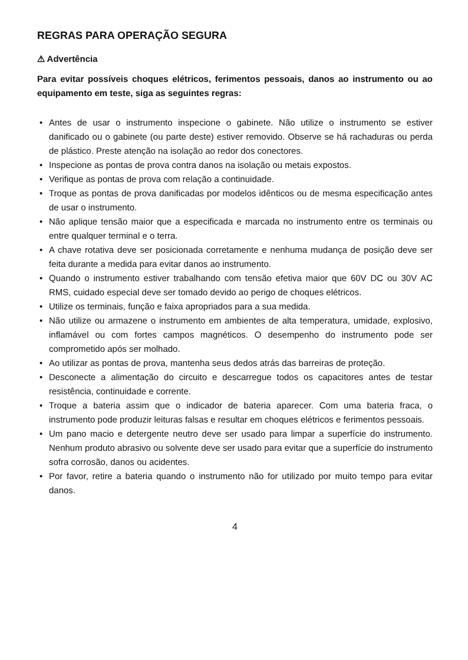REGRAS PARA OPERAÇÃO SEGURA
⚠ Advertência
Para evitar possíveis choques elétricos, ferimentos pessoais, danos ao instrumento ou ao equipamento em teste, siga as seguintes regras:
• Antes de usar o instrumento inspecione o gabinete. Não utilize o instrumento se estiver danificado ou o gabinete (ou parte deste) estiver removido. Observe se há rachaduras ou perda de plástico. Preste atenção na isolação ao redor dos conectores.
• Inspecione as pontas de prova contra danos na isolação ou metais expostos.
• Verifique as pontas de prova com relação a continuidade.
• Troque as pontas de prova danificadas por modelos idênticos ou de mesma especificação antes de usar o instrumento.
• Não aplique tensão maior que a especificada e marcada no instrumento entre os terminais ou entre qualquer terminal e o terra.
• A chave rotativa deve ser posicionada corretamente e nenhuma mudança de posição deve ser feita durante a medida para evitar danos ao instrumento.
• Quando o instrumento estiver trabalhando com tensão efetiva maior que 60V DC ou 30V AC RMS, cuidado especial deve ser tomado devido ao perigo de choques elétricos.
• Utilize os terminais, função e faixa apropriados para a sua medida.
• Não utilize ou armazene o instrumento em ambientes de alta temperatura, umidade, explosivo, inflamável ou com fortes campos magnéticos. O desempenho do instrumento pode ser comprometido após ser molhado.
• Ao utilizar as pontas de prova, mantenha seus dedos atrás das barreiras de proteção.
• Desconecte a alimentação do circuito e descarregue todos os capacitores antes de testar resistência, continuidade e corrente.
• Troque a bateria assim que o indicador de bateria aparecer. Com uma bateria fraca, o instrumento pode produzir leituras falsas e resultar em choques elétricos e ferimentos pessoais.
• Um pano macio e detergente neutro deve ser usado para limpar a superfície do instrumento. Nenhum produto abrasivo ou solvente deve ser usado para evitar que a superfície do instrumento sofra corrosão, danos ou acidentes.
• Por favor, retire a bateria quando o instrumento não for utilizado por muito tempo para evitar danos.
4